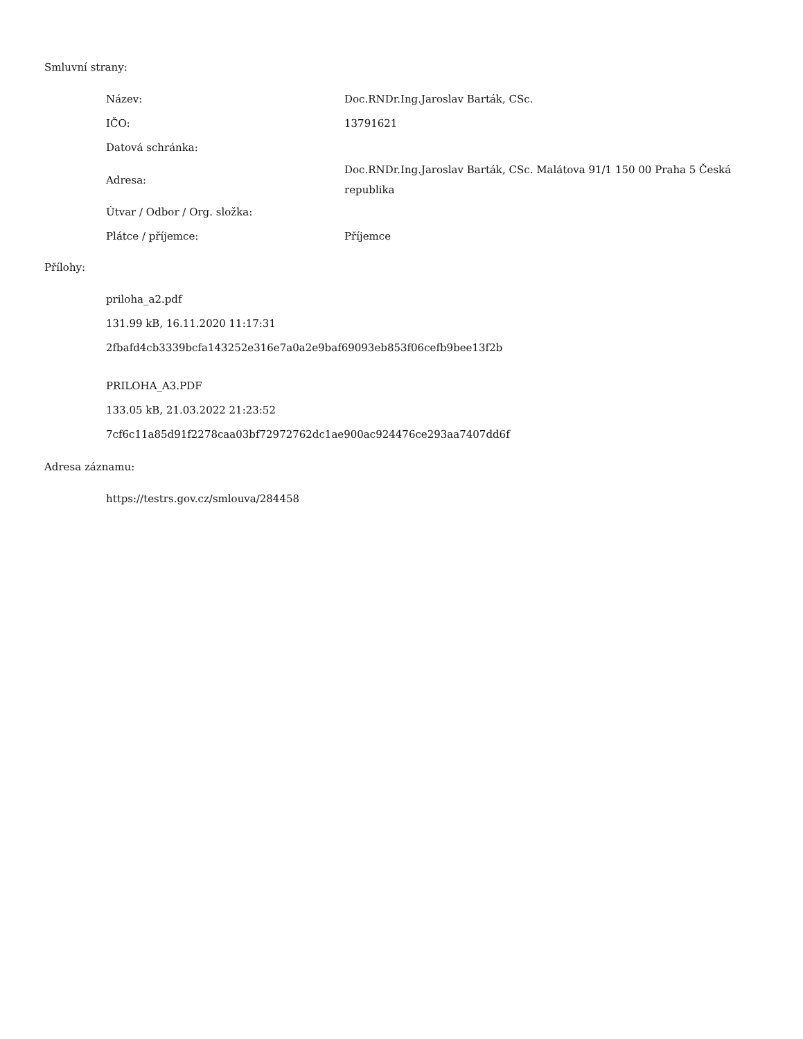Smluvní strany:
| Název: | Doc.RNDr.Ing.Jaroslav Barták, CSc. |
| IČO: | 13791621 |
| Datová schránka: | |
| Adresa: | Doc.RNDr.Ing.Jaroslav Barták, CSc. Malátova 91/1 150 00 Praha 5 Česká republika |
| Útvar / Odbor / Org. složka: | |
| Plátce / příjemce: | Příjemce |
Přílohy:
priloha_a2.pdf
131.99 kB, 16.11.2020 11:17:31
2fbafd4cb3339bcfa143252e316e7a0a2e9baf69093eb853f06cefb9bee13f2b
PRILOHA_A3.PDF
133.05 kB, 21.03.2022 21:23:52
7cf6c11a85d91f2278caa03bf72972762dc1ae900ac924476ce293aa7407dd6f
Adresa záznamu:
https://testrs.gov.cz/smlouva/284458